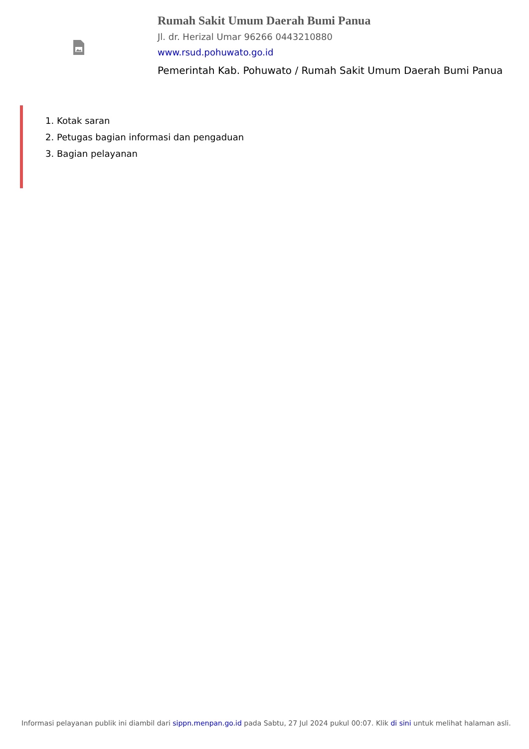Rumah Sakit Umum Daerah Bumi Panua
Jl. dr. Herizal Umar 96266 0443210880
www.rsud.pohuwato.go.id
Pemerintah Kab. Pohuwato / Rumah Sakit Umum Daerah Bumi Panua
1. Kotak saran
2. Petugas bagian informasi dan pengaduan
3. Bagian pelayanan
Informasi pelayanan publik ini diambil dari sippn.menpan.go.id pada Sabtu, 27 Jul 2024 pukul 00:07. Klik di sini untuk melihat halaman asli.